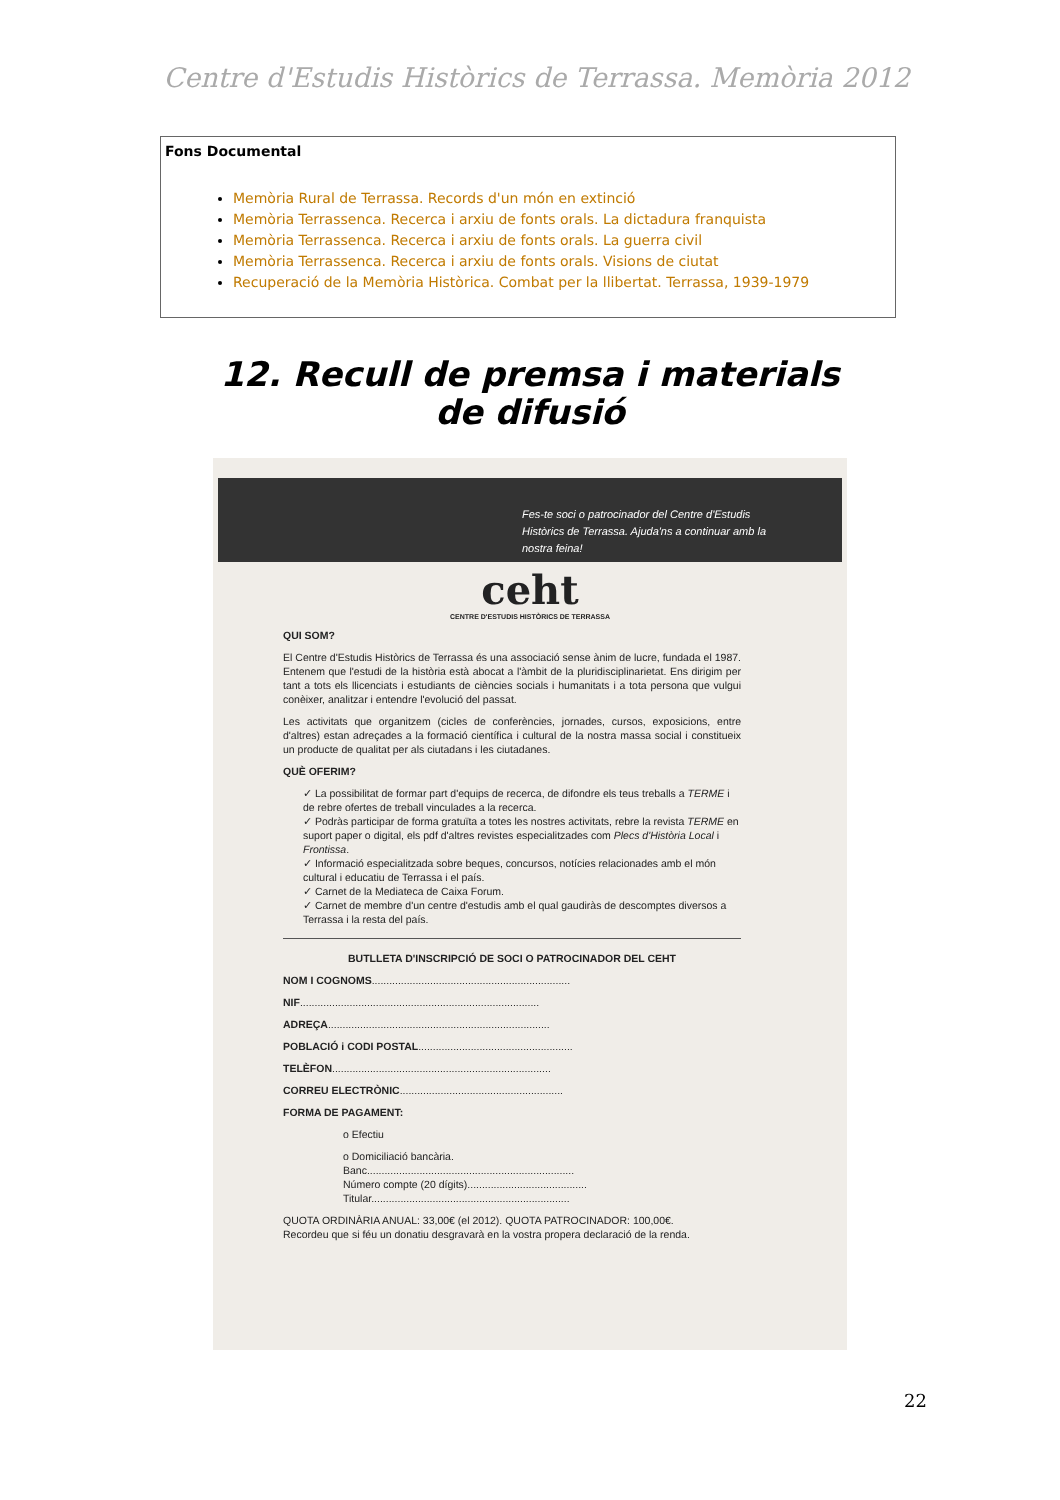Centre d'Estudis Històrics de Terrassa. Memòria 2012
Fons Documental
Memòria Rural de Terrassa. Records d'un món en extinció
Memòria Terrassenca. Recerca i arxiu de fonts orals. La dictadura franquista
Memòria Terrassenca. Recerca i arxiu de fonts orals. La guerra civil
Memòria Terrassenca. Recerca i arxiu de fonts orals. Visions de ciutat
Recuperació de la Memòria Històrica. Combat per la llibertat. Terrassa, 1939-1979
12. Recull de premsa i materials de difusió
Fes-te soci o patrocinador del Centre d'Estudis Històrics de Terrassa. Ajuda'ns a continuar amb la nostra feina!
ceht
CENTRE D'ESTUDIS HISTÒRICS DE TERRASSA
QUI SOM?
El Centre d'Estudis Històrics de Terrassa és una associació sense ànim de lucre, fundada el 1987. Entenem que l'estudi de la història està abocat a l'àmbit de la pluridisciplinarietat. Ens dirigim per tant a tots els llicenciats i estudiants de ciències socials i humanitats i a tota persona que vulgui conèixer, analitzar i entendre l'evolució del passat.
Les activitats que organitzem (cicles de conferències, jornades, cursos, exposicions, entre d'altres) estan adreçades a la formació científica i cultural de la nostra massa social i constitueix un producte de qualitat per als ciutadans i les ciutadanes.
QUÈ OFERIM?
✓ La possibilitat de formar part d'equips de recerca, de difondre els teus treballs a TERME i de rebre ofertes de treball vinculades a la recerca.
✓ Podràs participar de forma gratuïta a totes les nostres activitats, rebre la revista TERME en suport paper o digital, els pdf d'altres revistes especialitzades com Plecs d'Història Local i Frontissa.
✓ Informació especialitzada sobre beques, concursos, notícies relacionades amb el món cultural i educatiu de Terrassa i el país.
✓ Carnet de la Mediateca de Caixa Forum.
✓ Carnet de membre d'un centre d'estudis amb el qual gaudiràs de descomptes diversos a Terrassa i la resta del país.
BUTLLETA D'INSCRIPCIÓ DE SOCI O PATROCINADOR DEL CEHT
NOM I COGNOMS....................................................................
NIF..................................................................................
ADREÇA............................................................................
POBLACIÓ i CODI POSTAL.....................................................
TELÈFON...........................................................................
CORREU ELECTRÒNIC........................................................
FORMA DE PAGAMENT:
o Efectiu
o Domiciliació bancària.
Banc.......................................................................
Número compte (20 dígits).........................................
Titular....................................................................
QUOTA ORDINÀRIA ANUAL: 33,00€ (el 2012). QUOTA PATROCINADOR: 100,00€.
Recordeu que si féu un donatiu desgravarà en la vostra propera declaració de la renda.
22